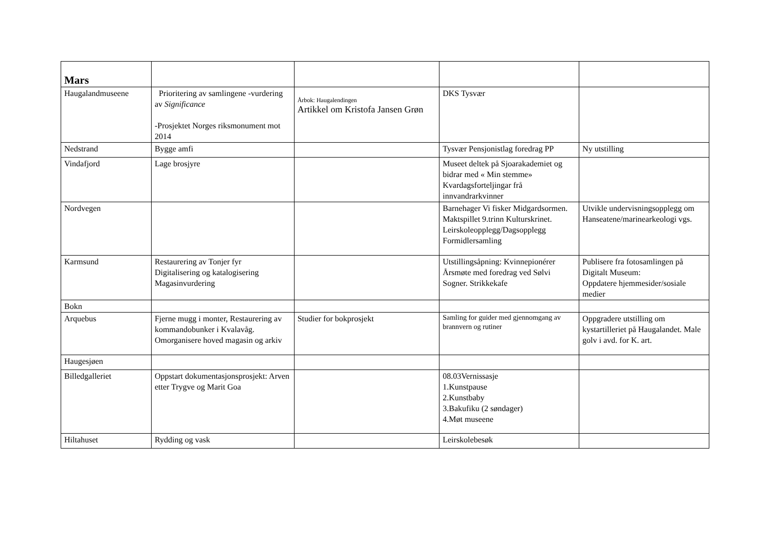| Mars | | | | |
| Haugalandmuseene | Prioritering av samlingene -vurdering av Significance -Prosjektet Norges riksmonument mot 2014 | Årbok: Haugalendingen Artikkel om Kristofa Jansen Grøn | DKS Tysvær | |
| Nedstrand | Bygge amfi | | Tysvær Pensjonistlag foredrag PP | Ny utstilling |
| Vindafjord | Lage brosjyre | | Museet deltek på Sjoarakademiet og bidrar med « Min stemme» Kvardagsforteljingar frå innvandrarkvinner | |
| Nordvegen | | | Barnehager Vi fisker Midgardsormen. Maktspillet 9.trinn Kulturskrinet. Leirskoleopplegg/Dagsopplegg Formidlersamling | Utvikle undervisningsopplegg om Hanseatene/marinearkeologi vgs. |
| Karmsund | Restaurering av Tonjer fyr Digitalisering og katalogisering Magasinvurdering | | Utstillingsåpning: Kvinnepionérer Årsmøte med foredrag ved Sølvi Sogner. Strikkekafe | Publisere fra fotosamlingen på Digitalt Museum: Oppdatere hjemmesider/sosiale medier |
| Bokn | | | | |
| Arquebus | Fjerne mugg i monter, Restaurering av kommandobunker i Kvalavåg. Omorganisere hoved magasin og arkiv | Studier for bokprosjekt | Samling for guider med gjennomgang av brannvern og rutiner | Oppgradere utstilling om kystartilleriet på Haugalandet. Male golv i avd. for K. art. |
| Haugesjøen | | | | |
| Billedgalleriet | Oppstart dokumentasjonsprosjekt: Arven etter Trygve og Marit Goa | | 08.03Vernissasje 1.Kunstpause 2.Kunstbaby 3.Bakufiku (2 søndager) 4.Møt museene | |
| Hiltahuset | Rydding og vask | | Leirskolebesøk | |